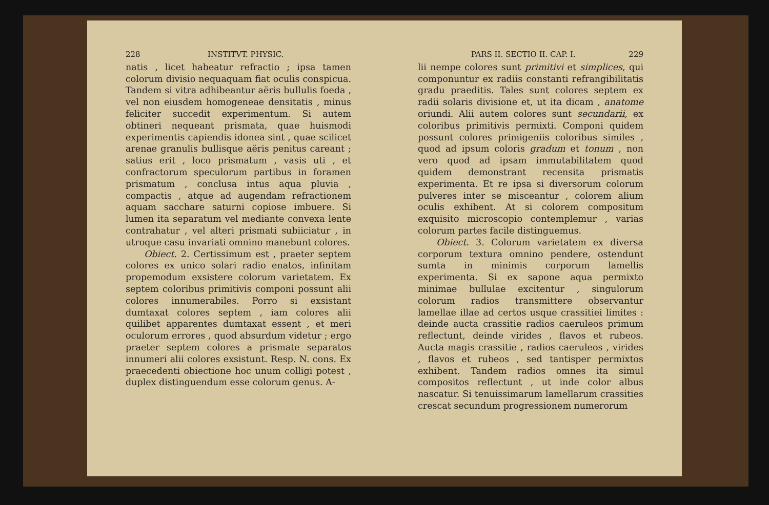228 INSTITVT. PHYSIC.
natis , licet habeatur refractio ; ipsa tamen colorum divisio nequaquam fiat oculis conspicua. Tandem si vitra adhibeantur aëris bullulis foeda , vel non eiusdem homogeneae densitatis , minus feliciter succedit experimentum. Si autem obtineri nequeant prismata, quae huismodi experimentis capiendis idonea sint , quae scilicet arenae granulis bullisque aëris penitus careant ; satius erit , loco prismatum , vasis uti , et confractorum speculorum partibus in foramen prismatum , conclusa intus aqua pluvia , compactis , atque ad augendam refractionem aquam sacchare saturni copiose imbuere. Si lumen ita separatum vel mediante convexa lente contrahatur , vel alteri prismati subiiciatur , in utroque casu invariati omnino manebunt colores.
Obiect. 2. Certissimum est , praeter septem colores ex unico solari radio enatos, infinitam propemodum exsistere colorum varietatem. Ex septem coloribus primitivis componi possunt alii colores innumerabiles. Porro si exsistant dumtaxat colores septem , iam colores alii quilibet apparentes dumtaxat essent , et meri oculorum errores , quod absurdum videtur ; ergo praeter septem colores a prismate separatos innumeri alii colores exsistunt. Resp. N. cons. Ex praecedenti obiectione hoc unum colligi potest , duplex distinguendum esse colorum genus. A-
PARS II. SECTIO II. CAP. I. 229
lii nempe colores sunt primitivi et simplices, qui componuntur ex radiis constanti refrangibilitatis gradu praeditis. Tales sunt colores septem ex radii solaris divisione et, ut ita dicam , anatome oriundi. Alii autem colores sunt secundarii, ex coloribus primitivis permixti. Componi quidem possunt colores primigeniis coloribus similes , quod ad ipsum coloris gradum et tonum , non vero quod ad ipsam immutabilitatem quod quidem demonstrant recensita prismatis experimenta. Et re ipsa si diversorum colorum pulveres inter se misceantur , colorem alium oculis exhibent. At si colorem compositum exquisito microscopio contemplemur , varias colorum partes facile distinguemus.
Obiect. 3. Colorum varietatem ex diversa corporum textura omnino pendere, ostendunt sumta in minimis corporum lamellis experimenta. Si ex sapone aqua permixto minimae bullulae excitentur , singulorum colorum radios transmittere observantur lamellae illae ad certos usque crassitiei limites : deinde aucta crassitie radios caeruleos primum reflectunt, deinde virides , flavos et rubeos. Aucta magis crassitie , radios caeruleos , virides , flavos et rubeos , sed tantisper permixtos exhibent. Tandem radios omnes ita simul compositos reflectunt , ut inde color albus nascatur. Si tenuissimarum lamellarum crassities crescat secundum progressionem numerorum